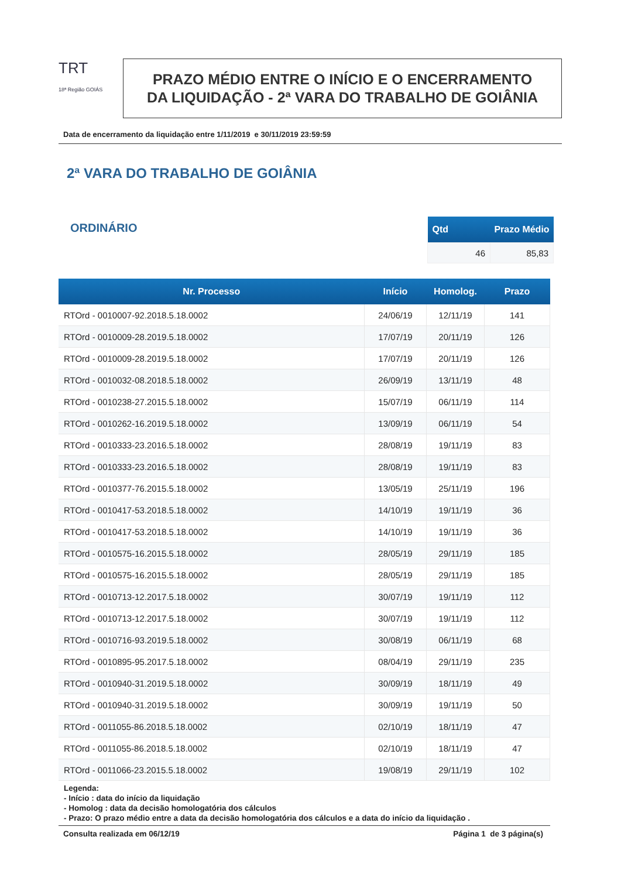TRT
18ª Região GOIÁS
PRAZO MÉDIO ENTRE O INÍCIO E O ENCERRAMENTO
DA LIQUIDAÇÃO - 2ª VARA DO TRABALHO DE GOIÂNIA
Data de encerramento da liquidação entre 1/11/2019 e 30/11/2019 23:59:59
2ª VARA DO TRABALHO DE GOIÂNIA
ORDINÁRIO
| Qtd | Prazo Médio |
| --- | --- |
| 46 | 85,83 |
| Nr. Processo | Início | Homolog. | Prazo |
| --- | --- | --- | --- |
| RTOrd - 0010007-92.2018.5.18.0002 | 24/06/19 | 12/11/19 | 141 |
| RTOrd - 0010009-28.2019.5.18.0002 | 17/07/19 | 20/11/19 | 126 |
| RTOrd - 0010009-28.2019.5.18.0002 | 17/07/19 | 20/11/19 | 126 |
| RTOrd - 0010032-08.2018.5.18.0002 | 26/09/19 | 13/11/19 | 48 |
| RTOrd - 0010238-27.2015.5.18.0002 | 15/07/19 | 06/11/19 | 114 |
| RTOrd - 0010262-16.2019.5.18.0002 | 13/09/19 | 06/11/19 | 54 |
| RTOrd - 0010333-23.2016.5.18.0002 | 28/08/19 | 19/11/19 | 83 |
| RTOrd - 0010333-23.2016.5.18.0002 | 28/08/19 | 19/11/19 | 83 |
| RTOrd - 0010377-76.2015.5.18.0002 | 13/05/19 | 25/11/19 | 196 |
| RTOrd - 0010417-53.2018.5.18.0002 | 14/10/19 | 19/11/19 | 36 |
| RTOrd - 0010417-53.2018.5.18.0002 | 14/10/19 | 19/11/19 | 36 |
| RTOrd - 0010575-16.2015.5.18.0002 | 28/05/19 | 29/11/19 | 185 |
| RTOrd - 0010575-16.2015.5.18.0002 | 28/05/19 | 29/11/19 | 185 |
| RTOrd - 0010713-12.2017.5.18.0002 | 30/07/19 | 19/11/19 | 112 |
| RTOrd - 0010713-12.2017.5.18.0002 | 30/07/19 | 19/11/19 | 112 |
| RTOrd - 0010716-93.2019.5.18.0002 | 30/08/19 | 06/11/19 | 68 |
| RTOrd - 0010895-95.2017.5.18.0002 | 08/04/19 | 29/11/19 | 235 |
| RTOrd - 0010940-31.2019.5.18.0002 | 30/09/19 | 18/11/19 | 49 |
| RTOrd - 0010940-31.2019.5.18.0002 | 30/09/19 | 19/11/19 | 50 |
| RTOrd - 0011055-86.2018.5.18.0002 | 02/10/19 | 18/11/19 | 47 |
| RTOrd - 0011055-86.2018.5.18.0002 | 02/10/19 | 18/11/19 | 47 |
| RTOrd - 0011066-23.2015.5.18.0002 | 19/08/19 | 29/11/19 | 102 |
Legenda:
- Início : data do início da liquidação
- Homolog : data da decisão homologatória dos cálculos
- Prazo: O prazo médio entre a data da decisão homologatória dos cálculos e a data do início da liquidação .
Consulta realizada em 06/12/19 Página 1 de 3 página(s)